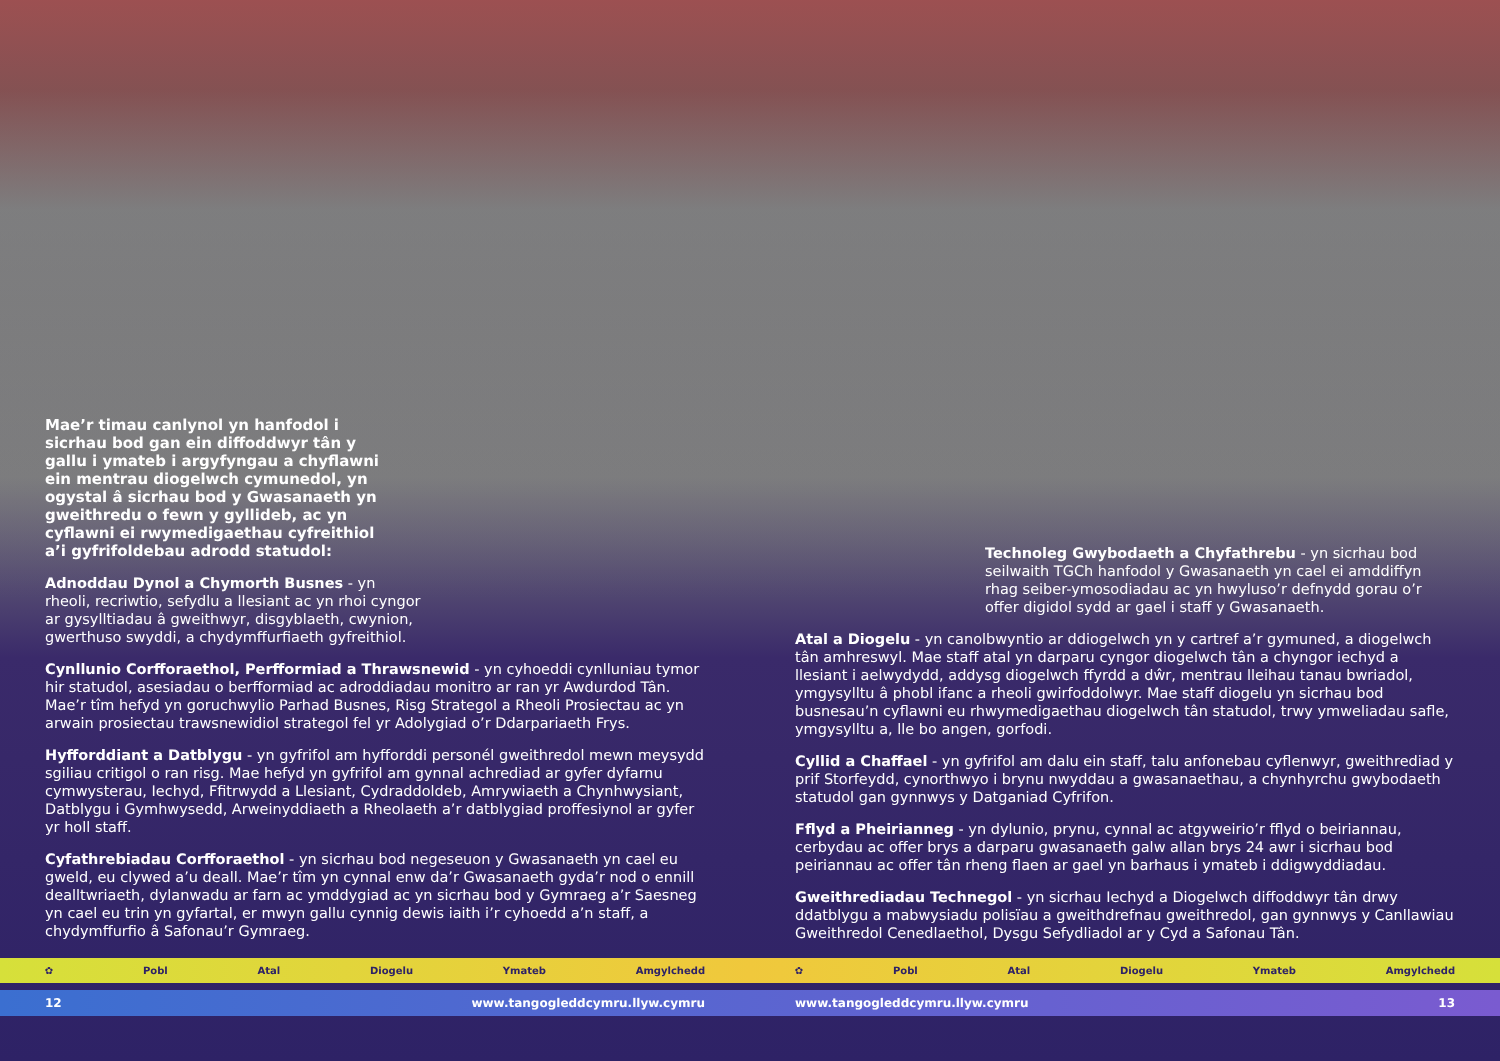Mae’r timau canlynol yn hanfodol i sicrhau bod gan ein diffoddwyr tân y gallu i ymateb i argyfyngau a chyflawni ein mentrau diogelwch cymunedol, yn ogystal â sicrhau bod y Gwasanaeth yn gweithredu o fewn y gyllideb, ac yn cyflawni ei rwymedigaethau cyfreithiol a’i gyfrifoldebau adrodd statudol:
Adnoddau Dynol a Chymorth Busnes - yn rheoli, recriwtio, sefydlu a llesiant ac yn rhoi cyngor ar gysylltiadau â gweithwyr, disgyblaeth, cwynion, gwerthuso swyddi, a chydymffurfiaeth gyfreithiol.
Cynllunio Corfforaethol, Perfformiad a Thrawsnewid - yn cyhoeddi cynlluniau tymor hir statudol, asesiadau o berfformiad ac adroddiadau monitro ar ran yr Awdurdod Tân. Mae’r tîm hefyd yn goruchwylio Parhad Busnes, Risg Strategol a Rheoli Prosiectau ac yn arwain prosiectau trawsnewidiol strategol fel yr Adolygiad o’r Ddarpariaeth Frys.
Hyfforddiant a Datblygu - yn gyfrifol am hyfforddi personél gweithredol mewn meysydd sgiliau critigol o ran risg. Mae hefyd yn gyfrifol am gynnal achrediad ar gyfer dyfarnu cymwysterau, Iechyd, Ffitrwydd a Llesiant, Cydraddoldeb, Amrywiaeth a Chynhwysiant, Datblygu i Gymhwysedd, Arweinyddiaeth a Rheolaeth a’r datblygiad proffesiynol ar gyfer yr holl staff.
Cyfathrebiadau Corfforaethol - yn sicrhau bod negeseuon y Gwasanaeth yn cael eu gweld, eu clywed a’u deall. Mae’r tîm yn cynnal enw da’r Gwasanaeth gyda’r nod o ennill dealltwriaeth, dylanwadu ar farn ac ymddygiad ac yn sicrhau bod y Gymraeg a’r Saesneg yn cael eu trin yn gyfartal, er mwyn gallu cynnig dewis iaith i’r cyhoedd a’n staff, a chydymffurfio â Safonau’r Gymraeg.
Technoleg Gwybodaeth a Chyfathrebu - yn sicrhau bod seilwaith TGCh hanfodol y Gwasanaeth yn cael ei amddiffyn rhag seiber-ymosodiadau ac yn hwyluso’r defnydd gorau o’r offer digidol sydd ar gael i staff y Gwasanaeth.
Atal a Diogelu - yn canolbwyntio ar ddiogelwch yn y cartref a’r gymuned, a diogelwch tân amhreswyl. Mae staff atal yn darparu cyngor diogelwch tân a chyngor iechyd a llesiant i aelwydydd, addysg diogelwch ffyrdd a dŵr, mentrau lleihau tanau bwriadol, ymgysylltu â phobl ifanc a rheoli gwirfoddolwyr. Mae staff diogelu yn sicrhau bod busnesau’n cyflawni eu rhwymedigaethau diogelwch tân statudol, trwy ymweliadau safle, ymgysylltu a, lle bo angen, gorfodi.
Cyllid a Chaffael - yn gyfrifol am dalu ein staff, talu anfonebau cyflenwyr, gweithrediad y prif Storfeydd, cynorthwyo i brynu nwyddau a gwasanaethau, a chynhyrchu gwybodaeth statudol gan gynnwys y Datganiad Cyfrifon.
Fflyd a Pheirianneg - yn dylunio, prynu, cynnal ac atgyweirio’r fflyd o beiriannau, cerbydau ac offer brys a darparu gwasanaeth galw allan brys 24 awr i sicrhau bod peiriannau ac offer tân rheng flaen ar gael yn barhaus i ymateb i ddigwyddiadau.
Gweithrediadau Technegol - yn sicrhau Iechyd a Diogelwch diffoddwyr tân drwy ddatblygu a mabwysiadu polisïau a gweithdrefnau gweithredol, gan gynnwys y Canllawiau Gweithredol Cenedlaethol, Dysgu Sefydliadol ar y Cyd a Safonau Tân.
✿ Pobl Atal Diogelu Ymateb Amgylchedd
✿ Pobl Atal Diogelu Ymateb Amgylchedd
12 www.tangogleddcymru.llyw.cymru
www.tangogleddcymru.llyw.cymru 13